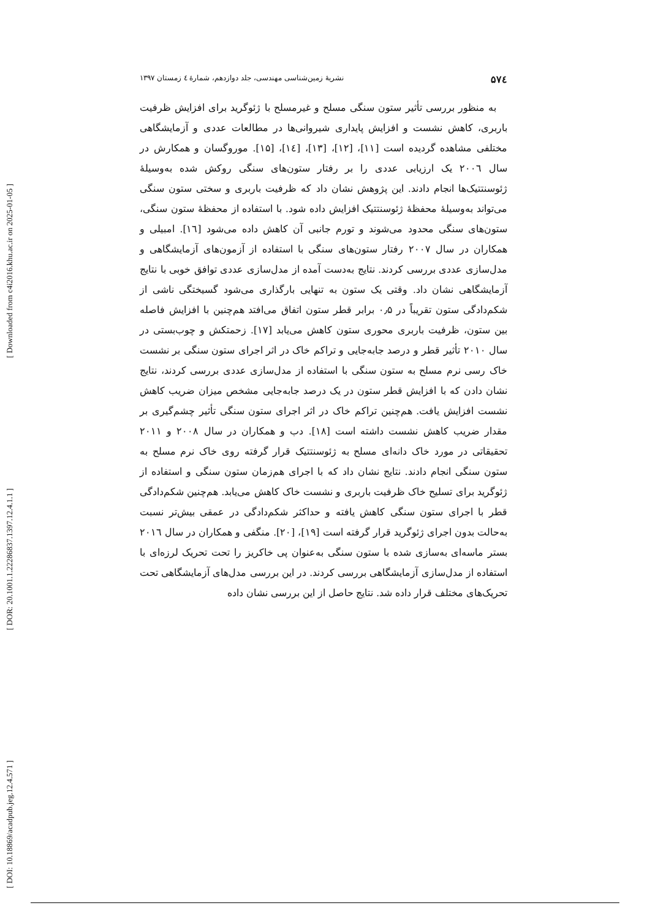[ Downloaded from c4i2016.khu.ac.ir on 2025-01-05 ]
[ DOR: 20.1001.1.22286837.1397.12.4.1.1 ]
[ DOI: 10.18869/acadpub.jeg.12.4.571 ]
۵۷٤ نشریۀ زمین‌شناسی مهندسی، جلد دوازدهم، شمارۀ ٤ زمستان ۱۳۹۷
به منظور بررسی تأثیر ستون سنگی مسلح و غیرمسلح با ژئوگرید برای افزایش ظرفیت باربری، کاهش نشست و افزایش پایداری شیروانی‌ها در مطالعات عددی و آزمایشگاهی مختلفی مشاهده گردیده است [۱۱]، [۱۲]، [۱۳]، [۱٤]، [۱۵]. موروگسان و همکارش در سال ۲۰۰٦ یک ارزیابی عددی را بر رفتار ستون‌های سنگی روکش شده به‌وسیلۀ ژئوسنتتیک‌ها انجام دادند. این پژوهش نشان داد که ظرفیت باربری و سختی ستون سنگی می‌تواند به‌وسیلۀ محفظۀ ژئوسنتتیک افزایش داده شود. با استفاده از محفظۀ ستون سنگی، ستون‌های سنگی محدود می‌شوند و تورم جانبی آن کاهش داده می‌شود [۱٦]. امبیلی و همکاران در سال ۲۰۰۷ رفتار ستون‌های سنگی با استفاده از آزمون‌های آزمایشگاهی و مدل‌سازی عددی بررسی کردند. نتایج به‌دست آمده از مدل‌سازی عددی توافق خوبی با نتایج آزمایشگاهی نشان داد. وقتی یک ستون به تنهایی بارگذاری می‌شود گسیختگی ناشی از شکم‌دادگی ستون تقریباً در ۰٫۵ برابر قطر ستون اتفاق می‌افتد هم‌چنین با افزایش فاصله بین ستون، ظرفیت باربری محوری ستون کاهش می‌یابد [۱۷]. زحمتکش و چوب‌بستی در سال ۲۰۱۰ تأثیر قطر و درصد جابه‌جایی و تراکم خاک در اثر اجرای ستون سنگی بر نشست خاک رسی نرم مسلح به ستون سنگی با استفاده از مدل‌سازی عددی بررسی کردند، نتایج نشان دادن که با افزایش قطر ستون در یک درصد جابه‌جایی مشخص میزان ضریب کاهش نشست افزایش یافت. هم‌چنین تراکم خاک در اثر اجرای ستون سنگی تأثیر چشم‌گیری بر مقدار ضریب کاهش نشست داشته است [۱۸]. دب و همکاران در سال ۲۰۰۸ و ۲۰۱۱ تحقیقاتی در مورد خاک دانه‌ای مسلح به ژئوسنتتیک قرار گرفته روی خاک نرم مسلح به ستون سنگی انجام دادند. نتایج نشان داد که با اجرای هم‌زمان ستون سنگی و استفاده از ژئوگرید برای تسلیح خاک ظرفیت باربری و نشست خاک کاهش می‌یابد. هم‌چنین شکم‌دادگی قطر با اجرای ستون سنگی کاهش یافته و حداکثر شکم‌دادگی در عمقی بیش‌تر نسبت به‌حالت بدون اجرای ژئوگرید قرار گرفته است [۱۹]، [۲۰]. منگفی و همکاران در سال ۲۰۱٦ بستر ماسه‌ای به‌سازی شده با ستون سنگی به‌عنوان پی خاکریز را تحت تحریک لرزه‌ای با استفاده از مدل‌سازی آزمایشگاهی بررسی کردند. در این بررسی مدل‌های آزمایشگاهی تحت تحریک‌های مختلف قرار داده شد. نتایج حاصل از این بررسی نشان داده